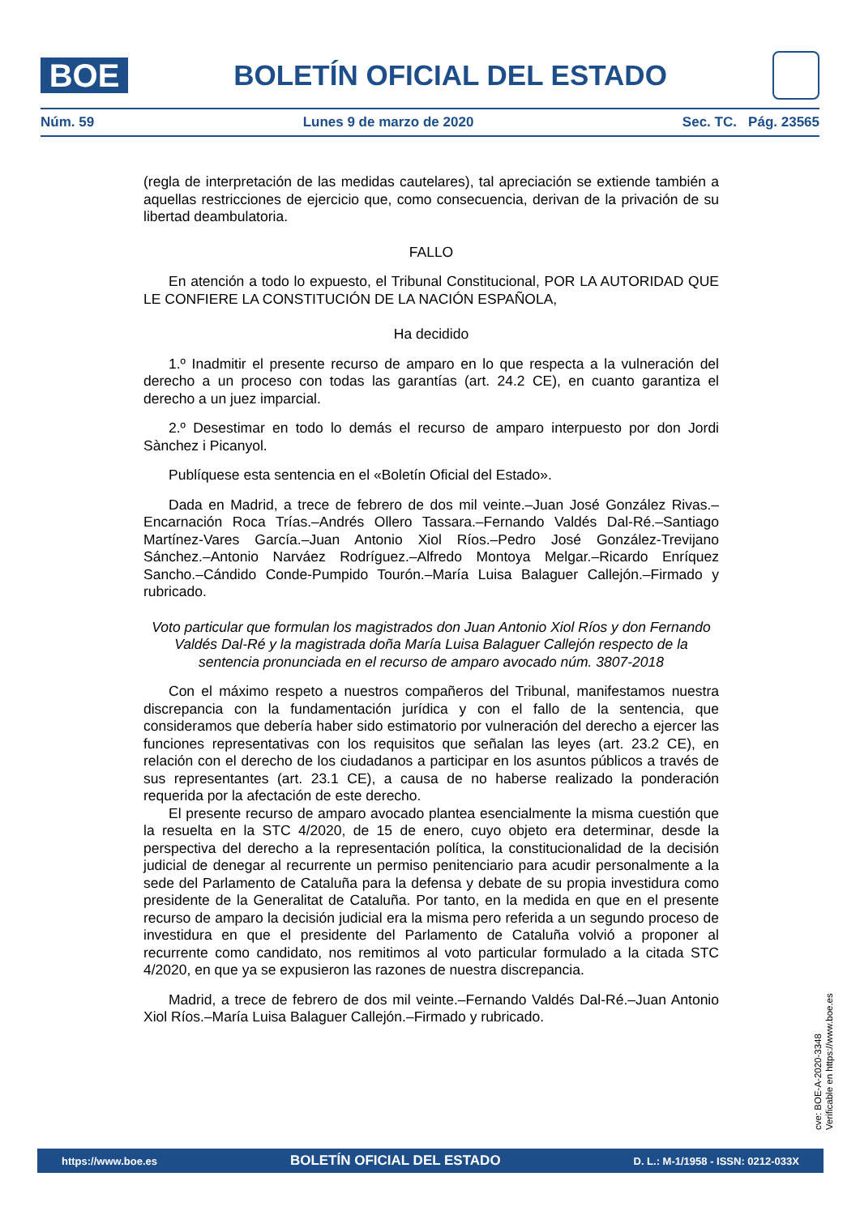BOE
BOLETÍN OFICIAL DEL ESTADO
Núm. 59 Lunes 9 de marzo de 2020 Sec. TC. Pág. 23565
(regla de interpretación de las medidas cautelares), tal apreciación se extiende también a aquellas restricciones de ejercicio que, como consecuencia, derivan de la privación de su libertad deambulatoria.
FALLO
En atención a todo lo expuesto, el Tribunal Constitucional, POR LA AUTORIDAD QUE LE CONFIERE LA CONSTITUCIÓN DE LA NACIÓN ESPAÑOLA,
Ha decidido
1.º Inadmitir el presente recurso de amparo en lo que respecta a la vulneración del derecho a un proceso con todas las garantías (art. 24.2 CE), en cuanto garantiza el derecho a un juez imparcial.
2.º Desestimar en todo lo demás el recurso de amparo interpuesto por don Jordi Sànchez i Picanyol.
Publíquese esta sentencia en el «Boletín Oficial del Estado».
Dada en Madrid, a trece de febrero de dos mil veinte.–Juan José González Rivas.–Encarnación Roca Trías.–Andrés Ollero Tassara.–Fernando Valdés Dal-Ré.–Santiago Martínez-Vares García.–Juan Antonio Xiol Ríos.–Pedro José González-Trevijano Sánchez.–Antonio Narváez Rodríguez.–Alfredo Montoya Melgar.–Ricardo Enríquez Sancho.–Cándido Conde-Pumpido Tourón.–María Luisa Balaguer Callejón.–Firmado y rubricado.
Voto particular que formulan los magistrados don Juan Antonio Xiol Ríos y don Fernando Valdés Dal-Ré y la magistrada doña María Luisa Balaguer Callejón respecto de la sentencia pronunciada en el recurso de amparo avocado núm. 3807-2018
Con el máximo respeto a nuestros compañeros del Tribunal, manifestamos nuestra discrepancia con la fundamentación jurídica y con el fallo de la sentencia, que consideramos que debería haber sido estimatorio por vulneración del derecho a ejercer las funciones representativas con los requisitos que señalan las leyes (art. 23.2 CE), en relación con el derecho de los ciudadanos a participar en los asuntos públicos a través de sus representantes (art. 23.1 CE), a causa de no haberse realizado la ponderación requerida por la afectación de este derecho.
El presente recurso de amparo avocado plantea esencialmente la misma cuestión que la resuelta en la STC 4/2020, de 15 de enero, cuyo objeto era determinar, desde la perspectiva del derecho a la representación política, la constitucionalidad de la decisión judicial de denegar al recurrente un permiso penitenciario para acudir personalmente a la sede del Parlamento de Cataluña para la defensa y debate de su propia investidura como presidente de la Generalitat de Cataluña. Por tanto, en la medida en que en el presente recurso de amparo la decisión judicial era la misma pero referida a un segundo proceso de investidura en que el presidente del Parlamento de Cataluña volvió a proponer al recurrente como candidato, nos remitimos al voto particular formulado a la citada STC 4/2020, en que ya se expusieron las razones de nuestra discrepancia.
Madrid, a trece de febrero de dos mil veinte.–Fernando Valdés Dal-Ré.–Juan Antonio Xiol Ríos.–María Luisa Balaguer Callejón.–Firmado y rubricado.
cve: BOE-A-2020-3348
Verificable en https://www.boe.es
https://www.boe.es BOLETÍN OFICIAL DEL ESTADO D. L.: M-1/1958 - ISSN: 0212-033X